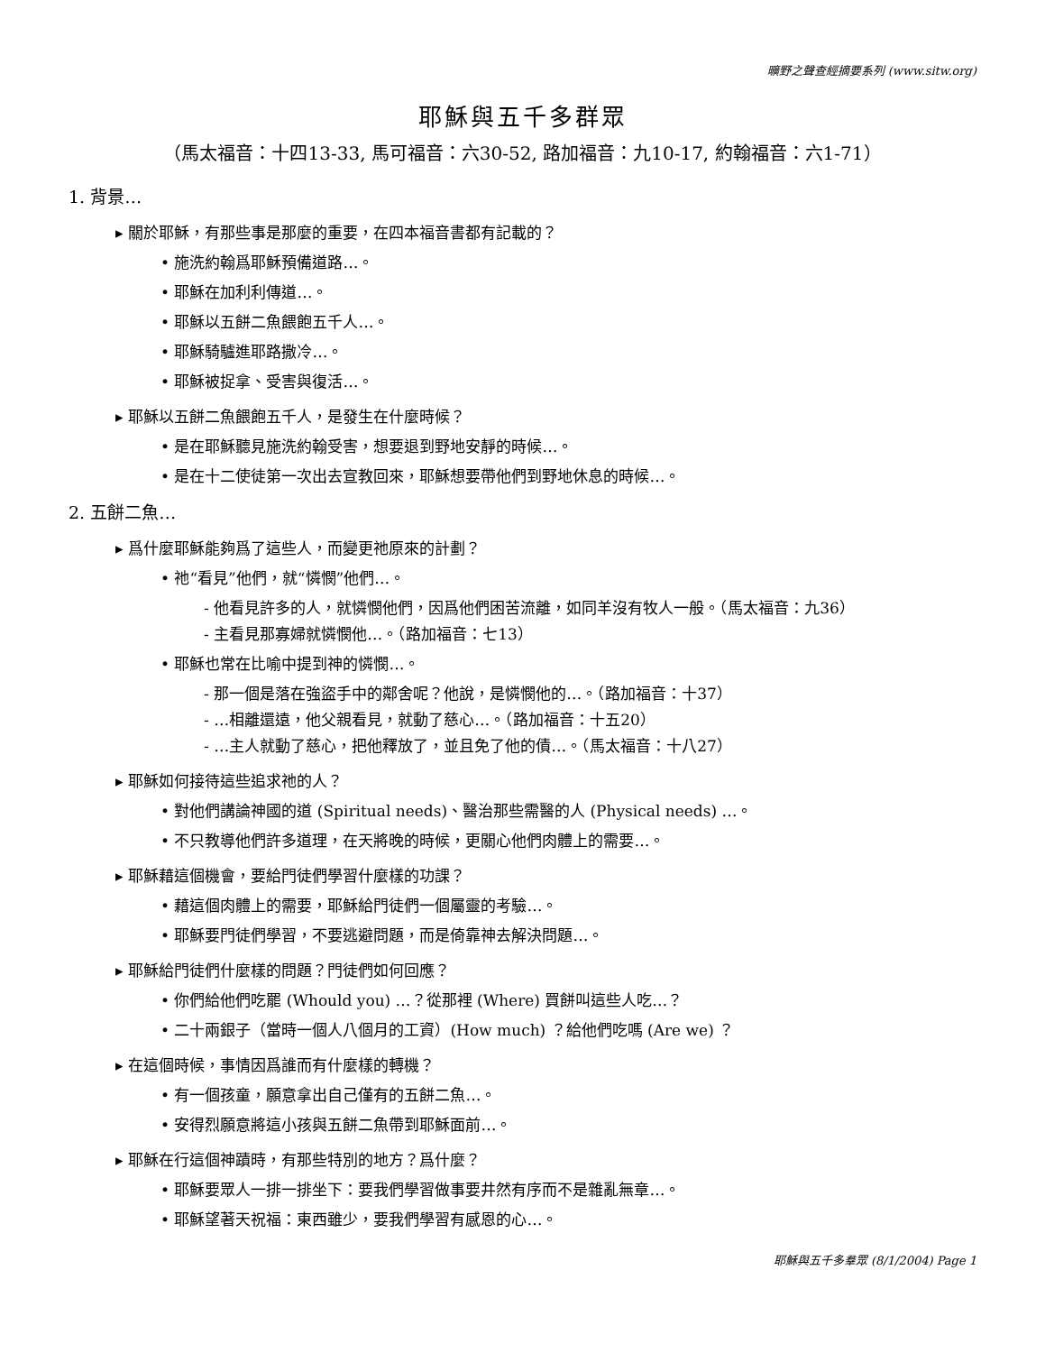曠野之聲查經摘要系列 (www.sitw.org)
耶穌與五千多群眾
（馬太福音：十四13-33, 馬可福音：六30-52, 路加福音：九10-17, 約翰福音：六1-71）
1. 背景…
▸ 關於耶穌，有那些事是那麼的重要，在四本福音書都有記載的？
• 施洗約翰爲耶穌預備道路…。
• 耶穌在加利利傳道…。
• 耶穌以五餅二魚餵飽五千人…。
• 耶穌騎驢進耶路撒冷…。
• 耶穌被捉拿、受害與復活…。
▸ 耶穌以五餅二魚餵飽五千人，是發生在什麼時候？
• 是在耶穌聽見施洗約翰受害，想要退到野地安靜的時候…。
• 是在十二使徒第一次出去宣教回來，耶穌想要帶他們到野地休息的時候…。
2. 五餅二魚…
▸ 爲什麼耶穌能夠爲了這些人，而變更祂原來的計劃？
• 祂“看見”他們，就“憐憫”他們…。
- 他看見許多的人，就憐憫他們，因爲他們困苦流離，如同羊沒有牧人一般。（馬太福音：九36）
- 主看見那寡婦就憐憫他…。（路加福音：七13）
• 耶穌也常在比喻中提到神的憐憫…。
- 那一個是落在強盜手中的鄰舍呢？他說，是憐憫他的…。（路加福音：十37）
- …相離還遠，他父親看見，就動了慈心…。（路加福音：十五20）
- …主人就動了慈心，把他釋放了，並且免了他的債…。（馬太福音：十八27）
▸ 耶穌如何接待這些追求祂的人？
• 對他們講論神國的道 (Spiritual needs)、醫治那些需醫的人 (Physical needs) …。
• 不只教導他們許多道理，在天將晚的時候，更關心他們肉體上的需要…。
▸ 耶穌藉這個機會，要給門徒們學習什麼樣的功課？
• 藉這個肉體上的需要，耶穌給門徒們一個屬靈的考驗…。
• 耶穌要門徒們學習，不要逃避問題，而是倚靠神去解決問題…。
▸ 耶穌給門徒們什麼樣的問題？門徒們如何回應？
• 你們給他們吃罷 (Whould you) …？從那裡 (Where) 買餅叫這些人吃…？
• 二十兩銀子（當時一個人八個月的工資）(How much) ？給他們吃嗎 (Are we) ？
▸ 在這個時候，事情因爲誰而有什麼樣的轉機？
• 有一個孩童，願意拿出自己僅有的五餅二魚…。
• 安得烈願意將這小孩與五餅二魚帶到耶穌面前…。
▸ 耶穌在行這個神蹟時，有那些特別的地方？爲什麼？
• 耶穌要眾人一排一排坐下：要我們學習做事要井然有序而不是雜亂無章…。
• 耶穌望著天祝福：東西雖少，要我們學習有感恩的心…。
耶穌與五千多羣眾 (8/1/2004) Page 1